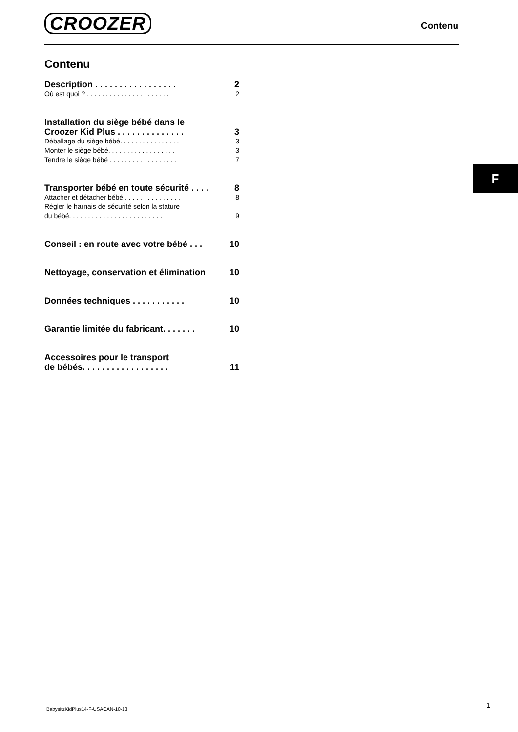CROOZER Contenu
Contenu
Description . . . . . . . . . . . . . . . . . 2
Où est quoi ? . . . . . . . . . . . . . . . . . . . . . . 2
Installation du siège bébé dans le
Croozer Kid Plus . . . . . . . . . . . . . . 3
Déballage du siège bébé. . . . . . . . . . . . . . . . 3
Monter le siège bébé. . . . . . . . . . . . . . . . . . 3
Tendre le siège bébé . . . . . . . . . . . . . . . . . . 7
Transporter bébé en toute sécurité . . . . 8
Attacher et détacher bébé . . . . . . . . . . . . . . . 8
Régler le harnais de sécurité selon la stature
du bébé. . . . . . . . . . . . . . . . . . . . . . . . . 9
Conseil : en route avec votre bébé . . . 10
Nettoyage, conservation et élimination 10
Données techniques . . . . . . . . . . . 10
Garantie limitée du fabricant. . . . . . . 10
Accessoires pour le transport
de bébés. . . . . . . . . . . . . . . . . . 11
F
BabysitzKidPlus14-F-USACAN-10-13
1